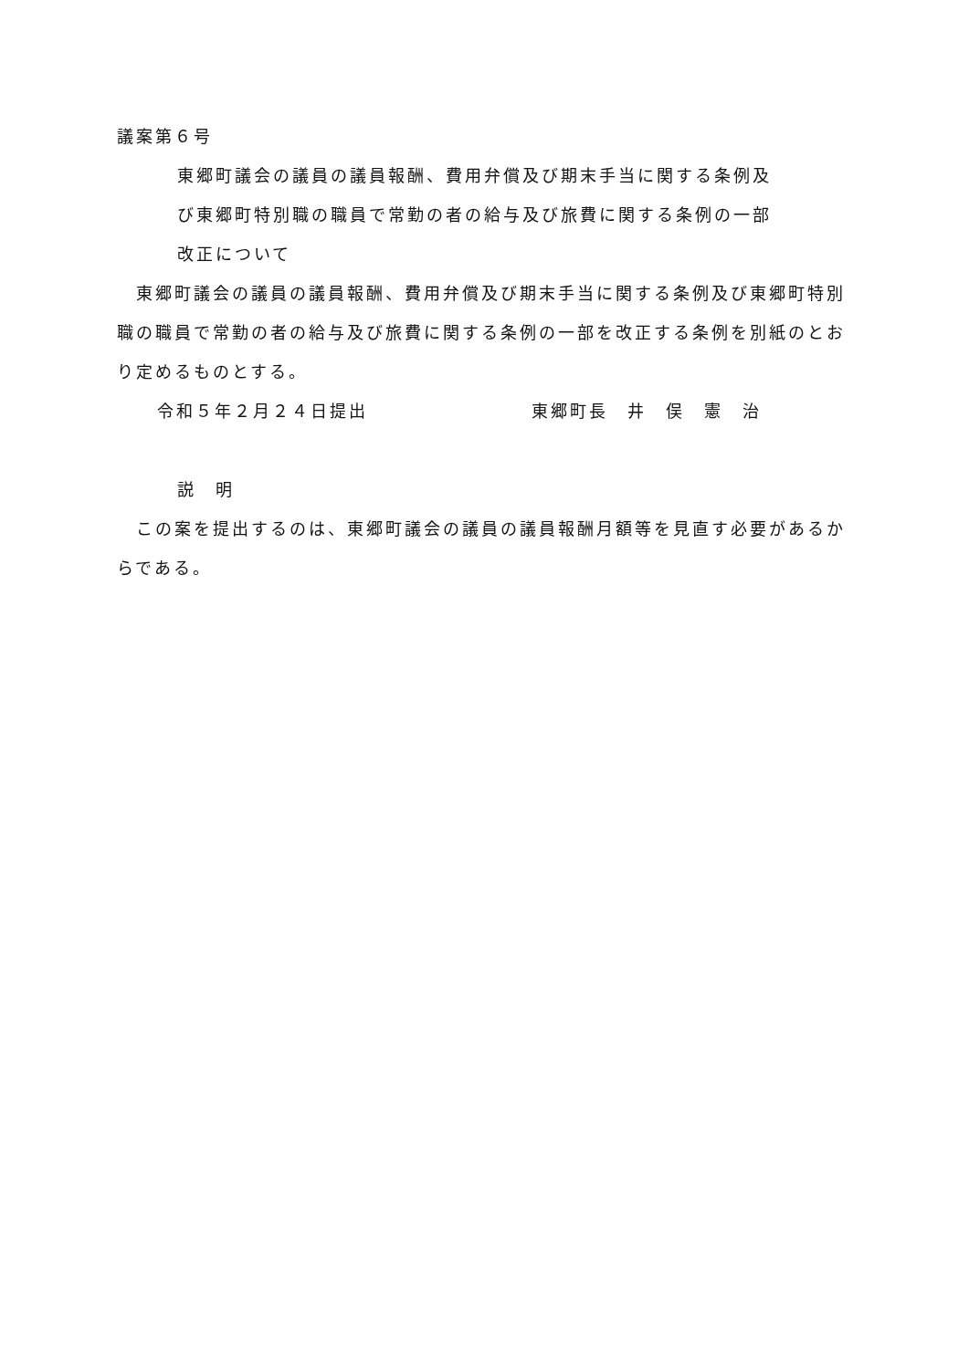議案第６号
東郷町議会の議員の議員報酬、費用弁償及び期末手当に関する条例及
び東郷町特別職の職員で常勤の者の給与及び旅費に関する条例の一部
改正について
　東郷町議会の議員の議員報酬、費用弁償及び期末手当に関する条例及び東郷町特別職の職員で常勤の者の給与及び旅費に関する条例の一部を改正する条例を別紙のとおり定めるものとする。
令和５年２月２４日提出 東郷町長　井　俣　憲　治
説　明
　この案を提出するのは、東郷町議会の議員の議員報酬月額等を見直す必要があるからである。